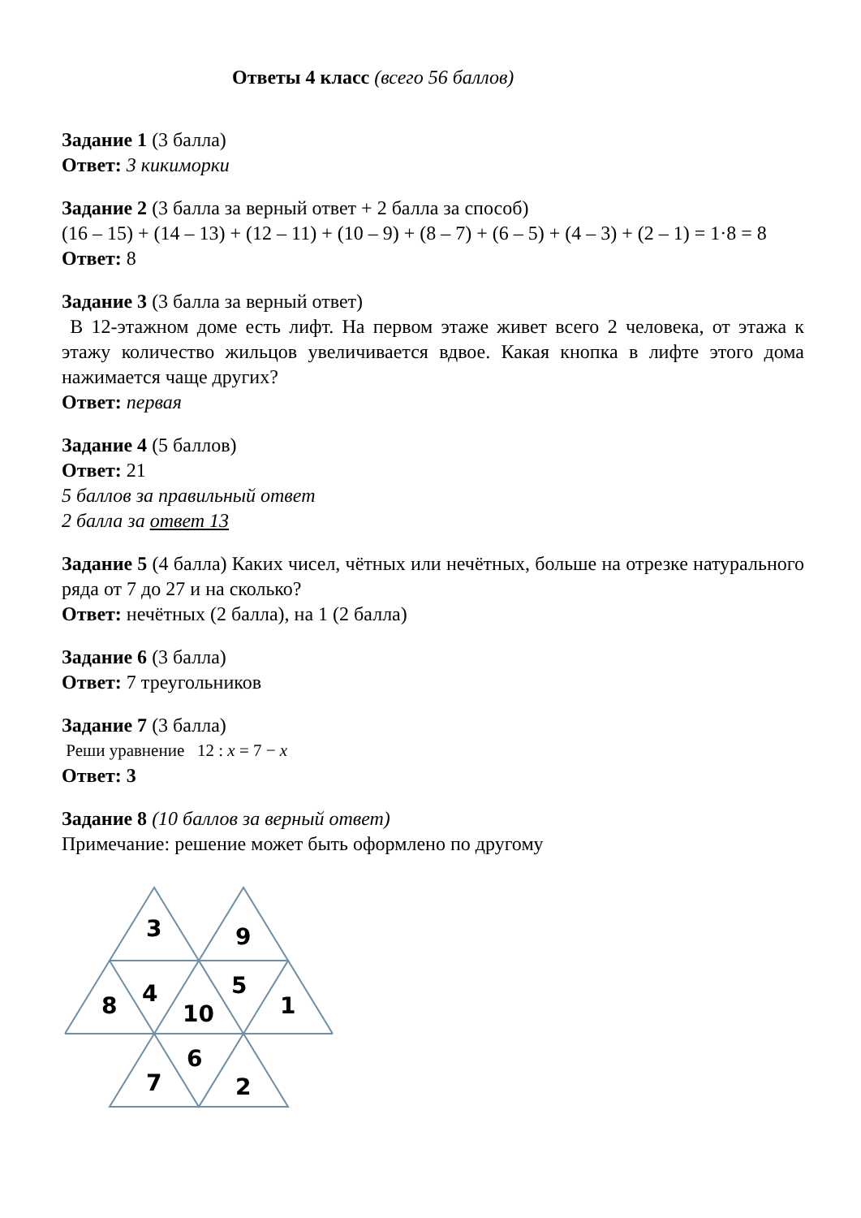Ответы 4 класс (всего 56 баллов)
Задание 1 (3 балла)
Ответ: 3 кикиморки
Задание 2 (3 балла за верный ответ + 2 балла за способ)
(16 – 15) + (14 – 13) + (12 – 11) + (10 – 9) + (8 – 7) + (6 – 5) + (4 – 3) + (2 – 1) = 1·8 = 8
Ответ: 8
Задание 3 (3 балла за верный ответ)
В 12-этажном доме есть лифт. На первом этаже живет всего 2 человека, от этажа к этажу количество жильцов увеличивается вдвое. Какая кнопка в лифте этого дома нажимается чаще других?
Ответ: первая
Задание 4 (5 баллов)
Ответ: 21
5 баллов за правильный ответ
2 балла за ответ 13
Задание 5 (4 балла) Каких чисел, чётных или нечётных, больше на отрезке натурального ряда от 7 до 27 и на сколько?
Ответ: нечётных (2 балла), на 1 (2 балла)
Задание 6 (3 балла)
Ответ: 7 треугольников
Задание 7 (3 балла)
Реши уравнение 12 : x = 7 − x
Ответ: 3
Задание 8 (10 баллов за верный ответ)
Примечание: решение может быть оформлено по другому
3
9
8
4
10
5
1
7
6
2